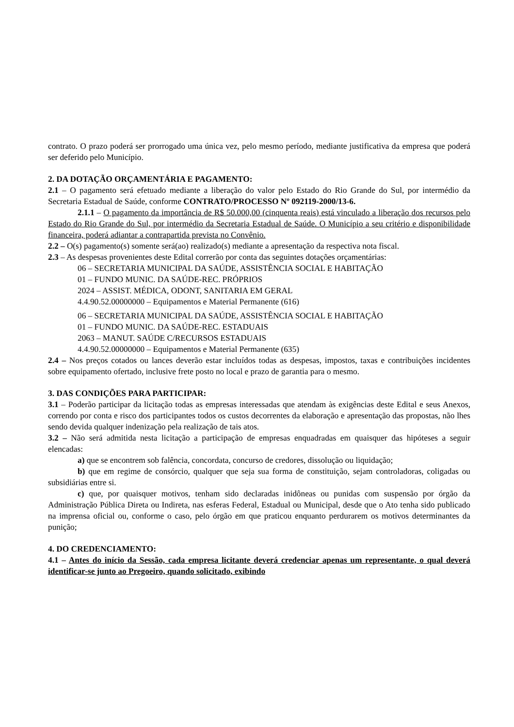contrato. O prazo poderá ser prorrogado uma única vez, pelo mesmo período, mediante justificativa da empresa que poderá ser deferido pelo Município.
2. DA DOTAÇÃO ORÇAMENTÁRIA E PAGAMENTO:
2.1 – O pagamento será efetuado mediante a liberação do valor pelo Estado do Rio Grande do Sul, por intermédio da Secretaria Estadual de Saúde, conforme CONTRATO/PROCESSO Nº 092119-2000/13-6.
2.1.1 – O pagamento da importância de R$ 50.000,00 (cinquenta reais) está vinculado a liberação dos recursos pelo Estado do Rio Grande do Sul, por intermédio da Secretaria Estadual de Saúde. O Município a seu critério e disponibilidade financeira, poderá adiantar a contrapartida prevista no Convênio.
2.2 – O(s) pagamento(s) somente será(ao) realizado(s) mediante a apresentação da respectiva nota fiscal.
2.3 – As despesas provenientes deste Edital correrão por conta das seguintes dotações orçamentárias:
06 – SECRETARIA MUNICIPAL DA SAÚDE, ASSISTÊNCIA SOCIAL E HABITAÇÃO
01 – FUNDO MUNIC. DA SAÚDE-REC. PRÓPRIOS
2024 – ASSIST. MÉDICA, ODONT, SANITARIA EM GERAL
4.4.90.52.00000000 – Equipamentos e Material Permanente (616)
06 – SECRETARIA MUNICIPAL DA SAÚDE, ASSISTÊNCIA SOCIAL E HABITAÇÃO
01 – FUNDO MUNIC. DA SAÚDE-REC. ESTADUAIS
2063 – MANUT. SAÚDE C/RECURSOS ESTADUAIS
4.4.90.52.00000000 – Equipamentos e Material Permanente (635)
2.4 – Nos preços cotados ou lances deverão estar incluídos todas as despesas, impostos, taxas e contribuições incidentes sobre equipamento ofertado, inclusive frete posto no local e prazo de garantia para o mesmo.
3. DAS CONDIÇÕES PARA PARTICIPAR:
3.1 – Poderão participar da licitação todas as empresas interessadas que atendam às exigências deste Edital e seus Anexos, correndo por conta e risco dos participantes todos os custos decorrentes da elaboração e apresentação das propostas, não lhes sendo devida qualquer indenização pela realização de tais atos.
3.2 – Não será admitida nesta licitação a participação de empresas enquadradas em quaisquer das hipóteses a seguir elencadas:
a) que se encontrem sob falência, concordata, concurso de credores, dissolução ou liquidação;
b) que em regime de consórcio, qualquer que seja sua forma de constituição, sejam controladoras, coligadas ou subsidiárias entre si.
c) que, por quaisquer motivos, tenham sido declaradas inidôneas ou punidas com suspensão por órgão da Administração Pública Direta ou Indireta, nas esferas Federal, Estadual ou Municipal, desde que o Ato tenha sido publicado na imprensa oficial ou, conforme o caso, pelo órgão em que praticou enquanto perdurarem os motivos determinantes da punição;
4. DO CREDENCIAMENTO:
4.1 – Antes do início da Sessão, cada empresa licitante deverá credenciar apenas um representante, o qual deverá identificar-se junto ao Pregoeiro, quando solicitado, exibindo